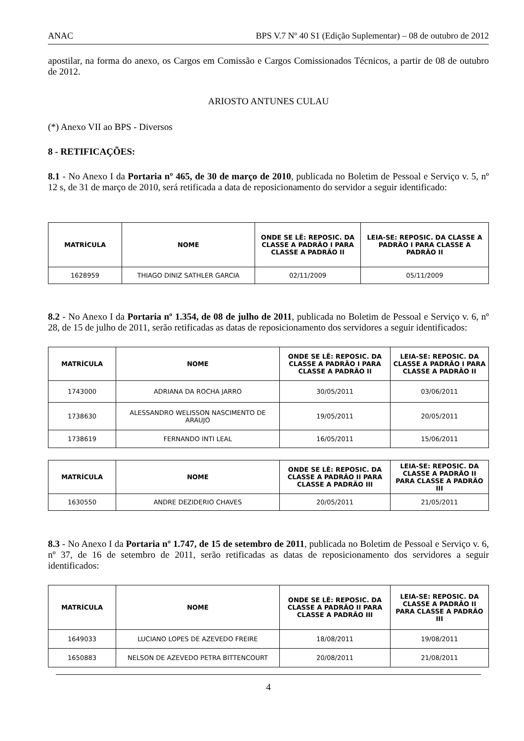ANAC BPS V.7 Nº 40 S1 (Edição Suplementar) – 08 de outubro de 2012
apostilar, na forma do anexo, os Cargos em Comissão e Cargos Comissionados Técnicos, a partir de 08 de outubro de 2012.
ARIOSTO ANTUNES CULAU
(*) Anexo VII ao BPS - Diversos
8 - RETIFICAÇÕES:
8.1 - No Anexo I da Portaria nº 465, de 30 de março de 2010, publicada no Boletim de Pessoal e Serviço v. 5, nº 12 s, de 31 de março de 2010, será retificada a data de reposicionamento do servidor a seguir identificado:
| MATRÍCULA | NOME | ONDE SE LÊ: REPOSIC. DA CLASSE A PADRÃO I PARA CLASSE A PADRÃO II | LEIA-SE: REPOSIC. DA CLASSE A PADRÃO I PARA CLASSE A PADRÃO II |
| --- | --- | --- | --- |
| 1628959 | THIAGO DINIZ SATHLER GARCIA | 02/11/2009 | 05/11/2009 |
8.2 - No Anexo I da Portaria nº 1.354, de 08 de julho de 2011, publicada no Boletim de Pessoal e Serviço v. 6, nº 28, de 15 de julho de 2011, serão retificadas as datas de reposicionamento dos servidores a seguir identificados:
| MATRÍCULA | NOME | ONDE SE LÊ: REPOSIC. DA CLASSE A PADRÃO I PARA CLASSE A PADRÃO II | LEIA-SE: REPOSIC. DA CLASSE A PADRÃO I PARA CLASSE A PADRÃO II |
| --- | --- | --- | --- |
| 1743000 | ADRIANA DA ROCHA JARRO | 30/05/2011 | 03/06/2011 |
| 1738630 | ALESSANDRO WELISSON NASCIMENTO DE ARAUJO | 19/05/2011 | 20/05/2011 |
| 1738619 | FERNANDO INTI LEAL | 16/05/2011 | 15/06/2011 |
| MATRÍCULA | NOME | ONDE SE LÊ: REPOSIC. DA CLASSE A PADRÃO II PARA CLASSE A PADRÃO III | LEIA-SE: REPOSIC. DA CLASSE A PADRÃO II PARA CLASSE A PADRÃO III |
| --- | --- | --- | --- |
| 1630550 | ANDRE DEZIDERIO CHAVES | 20/05/2011 | 21/05/2011 |
8.3 - No Anexo I da Portaria nº 1.747, de 15 de setembro de 2011, publicada no Boletim de Pessoal e Serviço v. 6, nº 37, de 16 de setembro de 2011, serão retificadas as datas de reposicionamento dos servidores a seguir identificados:
| MATRÍCULA | NOME | ONDE SE LÊ: REPOSIC. DA CLASSE A PADRÃO II PARA CLASSE A PADRÃO III | LEIA-SE: REPOSIC. DA CLASSE A PADRÃO II PARA CLASSE A PADRÃO III |
| --- | --- | --- | --- |
| 1649033 | LUCIANO LOPES DE AZEVEDO FREIRE | 18/08/2011 | 19/08/2011 |
| 1650883 | NELSON DE AZEVEDO PETRA BITTENCOURT | 20/08/2011 | 21/08/2011 |
4